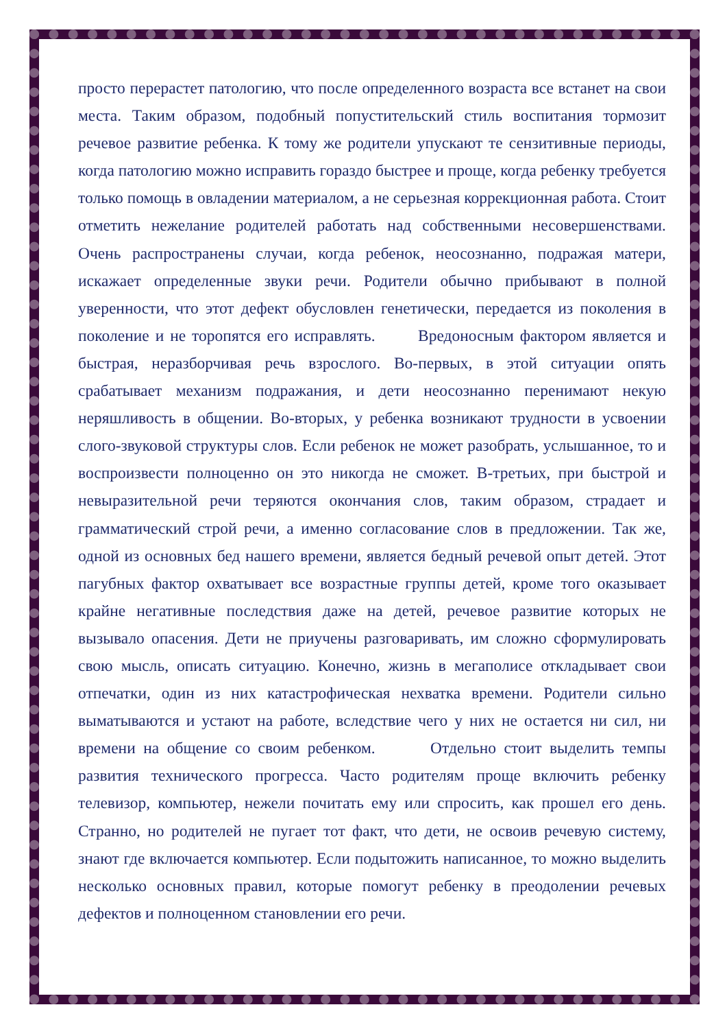просто перерастет патологию, что после определенного возраста все встанет на свои места. Таким образом, подобный попустительский стиль воспитания тормозит речевое развитие ребенка. К тому же родители упускают те сензитивные периоды, когда патологию можно исправить гораздо быстрее и проще, когда ребенку требуется только помощь в овладении материалом, а не серьезная коррекционная работа. Стоит отметить нежелание родителей работать над собственными несовершенствами. Очень распространены случаи, когда ребенок, неосознанно, подражая матери, искажает определенные звуки речи. Родители обычно прибывают в полной уверенности, что этот дефект обусловлен генетически, передается из поколения в поколение и не торопятся его исправлять. Вредоносным фактором является и быстрая, неразборчивая речь взрослого. Во-первых, в этой ситуации опять срабатывает механизм подражания, и дети неосознанно перенимают некую неряшливость в общении. Во-вторых, у ребенка возникают трудности в усвоении слого-звуковой структуры слов. Если ребенок не может разобрать, услышанное, то и воспроизвести полноценно он это никогда не сможет. В-третьих, при быстрой и невыразительной речи теряются окончания слов, таким образом, страдает и грамматический строй речи, а именно согласование слов в предложении. Так же, одной из основных бед нашего времени, является бедный речевой опыт детей. Этот пагубных фактор охватывает все возрастные группы детей, кроме того оказывает крайне негативные последствия даже на детей, речевое развитие которых не вызывало опасения. Дети не приучены разговаривать, им сложно сформулировать свою мысль, описать ситуацию. Конечно, жизнь в мегаполисе откладывает свои отпечатки, один из них катастрофическая нехватка времени. Родители сильно выматываются и устают на работе, вследствие чего у них не остается ни сил, ни времени на общение со своим ребенком. Отдельно стоит выделить темпы развития технического прогресса. Часто родителям проще включить ребенку телевизор, компьютер, нежели почитать ему или спросить, как прошел его день. Странно, но родителей не пугает тот факт, что дети, не освоив речевую систему, знают где включается компьютер. Если подытожить написанное, то можно выделить несколько основных правил, которые помогут ребенку в преодолении речевых дефектов и полноценном становлении его речи.